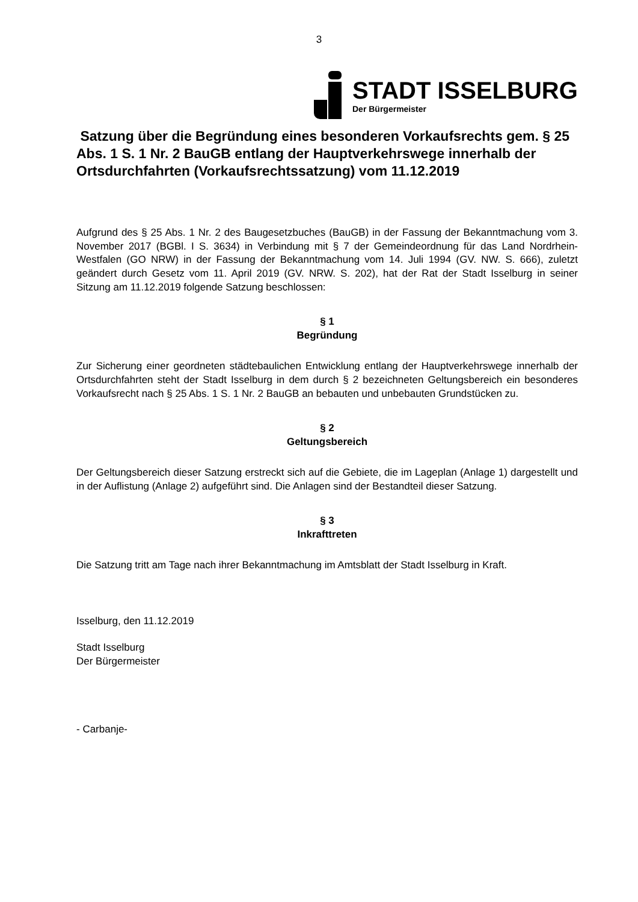3
STADT ISSELBURG
Der Bürgermeister
Satzung über die Begründung eines besonderen Vorkaufsrechts gem. § 25 Abs. 1 S. 1 Nr. 2 BauGB entlang der Hauptverkehrswege innerhalb der Ortsdurchfahrten (Vorkaufsrechtssatzung) vom 11.12.2019
Aufgrund des § 25 Abs. 1 Nr. 2 des Baugesetzbuches (BauGB) in der Fassung der Bekanntmachung vom 3. November 2017 (BGBl. I S. 3634) in Verbindung mit § 7 der Gemeindeordnung für das Land Nordrhein-Westfalen (GO NRW) in der Fassung der Bekanntmachung vom 14. Juli 1994 (GV. NW. S. 666), zuletzt geändert durch Gesetz vom 11. April 2019 (GV. NRW. S. 202), hat der Rat der Stadt Isselburg in seiner Sitzung am 11.12.2019 folgende Satzung beschlossen:
§ 1
Begründung
Zur Sicherung einer geordneten städtebaulichen Entwicklung entlang der Hauptverkehrswege innerhalb der Ortsdurchfahrten steht der Stadt Isselburg in dem durch § 2 bezeichneten Geltungsbereich ein besonderes Vorkaufsrecht nach § 25 Abs. 1 S. 1 Nr. 2 BauGB an bebauten und unbebauten Grundstücken zu.
§ 2
Geltungsbereich
Der Geltungsbereich dieser Satzung erstreckt sich auf die Gebiete, die im Lageplan (Anlage 1) dargestellt und in der Auflistung (Anlage 2) aufgeführt sind. Die Anlagen sind der Bestandteil dieser Satzung.
§ 3
Inkrafttreten
Die Satzung tritt am Tage nach ihrer Bekanntmachung im Amtsblatt der Stadt Isselburg in Kraft.
Isselburg, den 11.12.2019
Stadt Isselburg
Der Bürgermeister
- Carbanje-